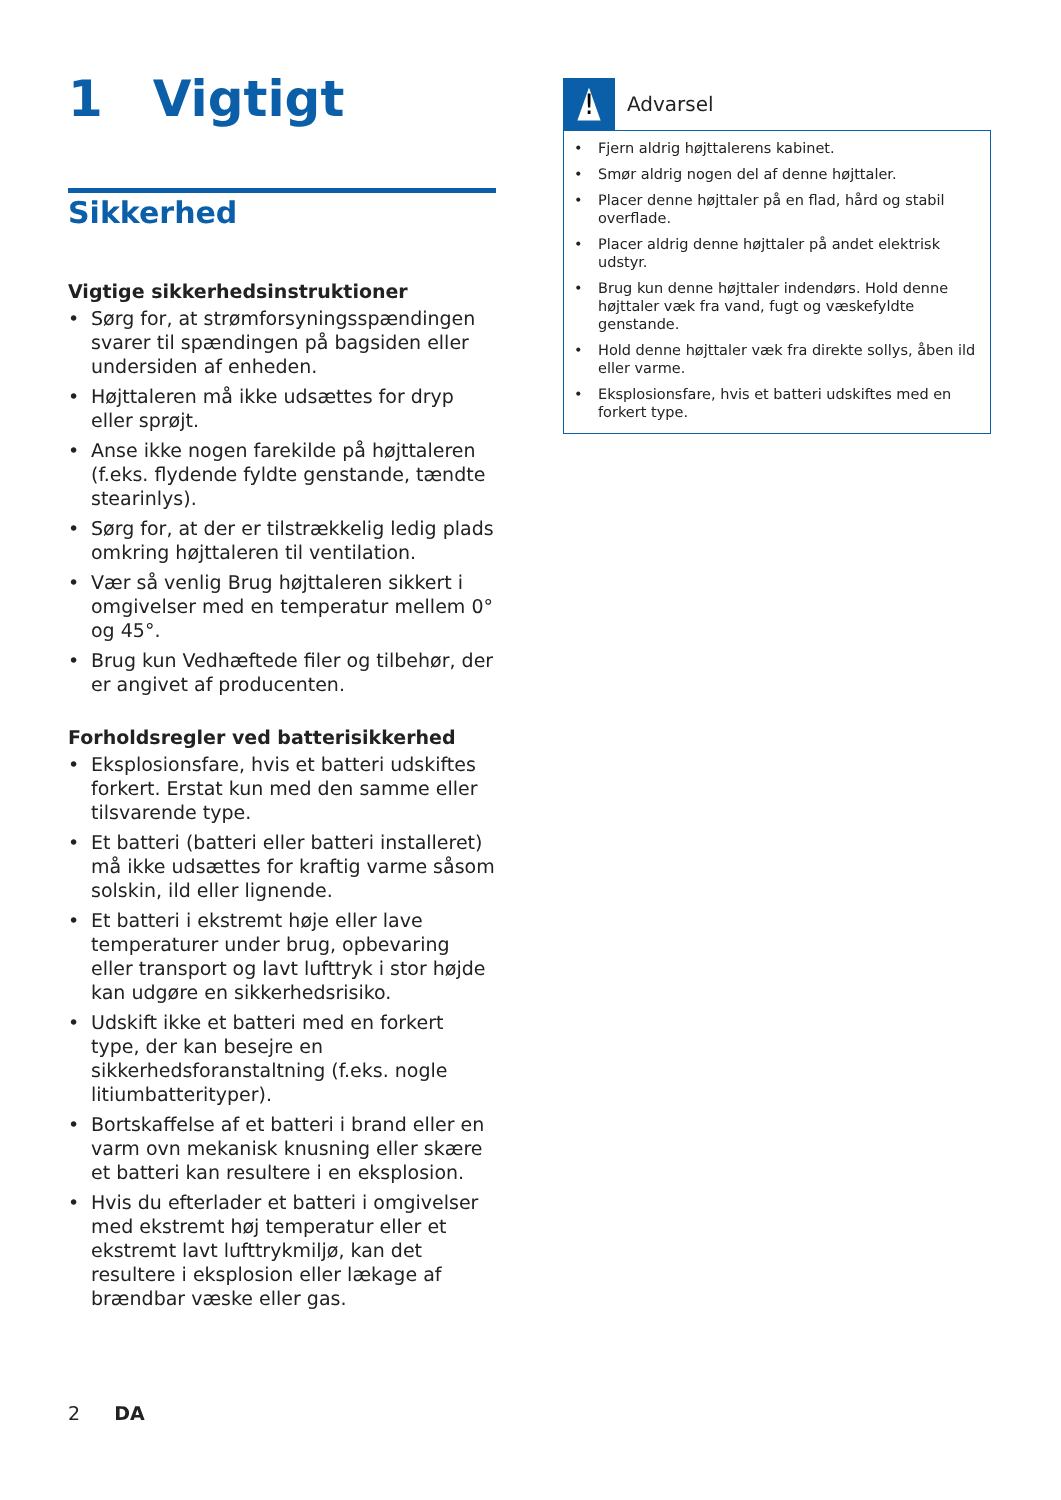1 Vigtigt
Sikkerhed
Vigtige sikkerhedsinstruktioner
• Sørg for, at strømforsyningsspændingen svarer til spændingen på bagsiden eller undersiden af enheden.
• Højttaleren må ikke udsættes for dryp eller sprøjt.
• Anse ikke nogen farekilde på højttaleren (f.eks. flydende fyldte genstande, tændte stearinlys).
• Sørg for, at der er tilstrækkelig ledig plads omkring højttaleren til ventilation.
• Vær så venlig Brug højttaleren sikkert i omgivelser med en temperatur mellem 0° og 45°.
• Brug kun Vedhæftede filer og tilbehør, der er angivet af producenten.
Forholdsregler ved batterisikkerhed
• Eksplosionsfare, hvis et batteri udskiftes forkert. Erstat kun med den samme eller tilsvarende type.
• Et batteri (batteri eller batteri installeret) må ikke udsættes for kraftig varme såsom solskin, ild eller lignende.
• Et batteri i ekstremt høje eller lave temperaturer under brug, opbevaring eller transport og lavt lufttryk i stor højde kan udgøre en sikkerhedsrisiko.
• Udskift ikke et batteri med en forkert type, der kan besejre en sikkerhedsforanstaltning (f.eks. nogle litiumbatterityper).
• Bortskaffelse af et batteri i brand eller en varm ovn mekanisk knusning eller skære et batteri kan resultere i en eksplosion.
• Hvis du efterlader et batteri i omgivelser med ekstremt høj temperatur eller et ekstremt lavt lufttrykmiljø, kan det resultere i eksplosion eller lækage af brændbar væske eller gas.
!
Advarsel
• Fjern aldrig højttalerens kabinet.
• Smør aldrig nogen del af denne højttaler.
• Placer denne højttaler på en flad, hård og stabil overflade.
• Placer aldrig denne højttaler på andet elektrisk udstyr.
• Brug kun denne højttaler indendørs. Hold denne højttaler væk fra vand, fugt og væskefyldte genstande.
• Hold denne højttaler væk fra direkte sollys, åben ild eller varme.
• Eksplosionsfare, hvis et batteri udskiftes med en forkert type.
2 DA